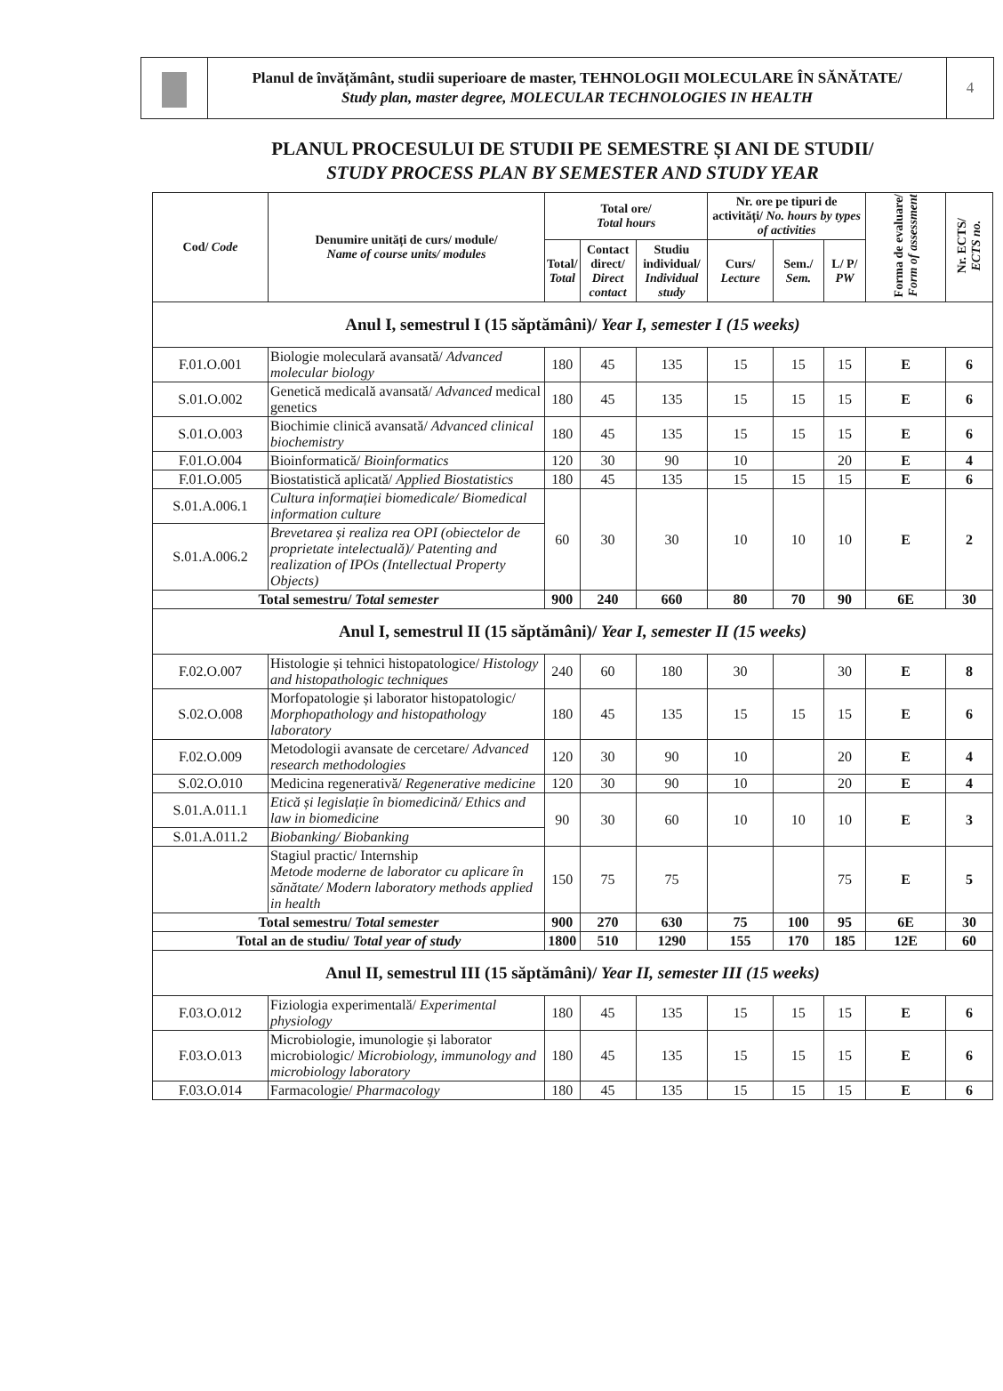Planul de învățământ, studii superioare de master, TEHNOLOGII MOLECULARE ÎN SĂNĂTATE/
Study plan, master degree, MOLECULAR TECHNOLOGIES IN HEALTH
4
PLANUL PROCESULUI DE STUDII PE SEMESTRE ȘI ANI DE STUDII/
STUDY PROCESS PLAN BY SEMESTER AND STUDY YEAR
| Cod/ Code | Denumire unități de curs/ module/ Name of course units/ modules | Total ore/ Total hours | | | Nr. ore pe tipuri de activități/ No. hours by types of activities | | | Forma de evaluare/ Form of assessment | Nr. ECTS/ ECTS no. |
| --- | --- | --- | --- | --- | --- | --- | --- | --- | --- |
| | | Total/ Total | Contact direct/ Direct contact | Studiu individual/ Individual study | Curs/ Lecture | Sem./ Sem. | L/ P/ PW | | |
| Anul I, semestrul I (15 săptămâni)/ Year I, semester I (15 weeks) | | | | | | | | | |
| F.01.O.001 | Biologie moleculară avansată/ Advanced molecular biology | 180 | 45 | 135 | 15 | 15 | 15 | E | 6 |
| S.01.O.002 | Genetică medicală avansată/ Advanced medical genetics | 180 | 45 | 135 | 15 | 15 | 15 | E | 6 |
| S.01.O.003 | Biochimie clinică avansată/ Advanced clinical biochemistry | 180 | 45 | 135 | 15 | 15 | 15 | E | 6 |
| F.01.O.004 | Bioinformatică/ Bioinformatics | 120 | 30 | 90 | 10 | | 20 | E | 4 |
| F.01.O.005 | Biostatistică aplicată/ Applied Biostatistics | 180 | 45 | 135 | 15 | 15 | 15 | E | 6 |
| S.01.A.006.1 | Cultura informației biomedicale/ Biomedical information culture | 60 | 30 | 30 | 10 | 10 | 10 | E | 2 |
| S.01.A.006.2 | Brevetarea și realiza rea OPI (obiectelor de proprietate intelectuală)/ Patenting and realization of IPOs (Intellectual Property Objects) | | | | | | | | |
| Total semestru/ Total semester | | 900 | 240 | 660 | 80 | 70 | 90 | 6E | 30 |
| Anul I, semestrul II (15 săptămâni)/ Year I, semester II (15 weeks) | | | | | | | | | |
| F.02.O.007 | Histologie și tehnici histopatologice/ Histology and histopathologic techniques | 240 | 60 | 180 | 30 | | 30 | E | 8 |
| S.02.O.008 | Morfopatologie și laborator histopatologic/ Morphopathology and histopathology laboratory | 180 | 45 | 135 | 15 | 15 | 15 | E | 6 |
| F.02.O.009 | Metodologii avansate de cercetare/ Advanced research methodologies | 120 | 30 | 90 | 10 | | 20 | E | 4 |
| S.02.O.010 | Medicina regenerativă/ Regenerative medicine | 120 | 30 | 90 | 10 | | 20 | E | 4 |
| S.01.A.011.1 | Etică și legislație în biomedicină/ Ethics and law in biomedicine | 90 | 30 | 60 | 10 | 10 | 10 | E | 3 |
| S.01.A.011.2 | Biobanking/ Biobanking | | | | | | | | |
| | Stagiul practic/ Internship Metode moderne de laborator cu aplicare în sănătate/ Modern laboratory methods applied in health | 150 | 75 | 75 | | | 75 | E | 5 |
| Total semestru/ Total semester | | 900 | 270 | 630 | 75 | 100 | 95 | 6E | 30 |
| Total an de studiu/ Total year of study | | 1800 | 510 | 1290 | 155 | 170 | 185 | 12E | 60 |
| Anul II, semestrul III (15 săptămâni)/ Year II, semester III (15 weeks) | | | | | | | | | |
| F.03.O.012 | Fiziologia experimentală/ Experimental physiology | 180 | 45 | 135 | 15 | 15 | 15 | E | 6 |
| F.03.O.013 | Microbiologie, imunologie și laborator microbiologic/ Microbiology, immunology and microbiology laboratory | 180 | 45 | 135 | 15 | 15 | 15 | E | 6 |
| F.03.O.014 | Farmacologie/ Pharmacology | 180 | 45 | 135 | 15 | 15 | 15 | E | 6 |